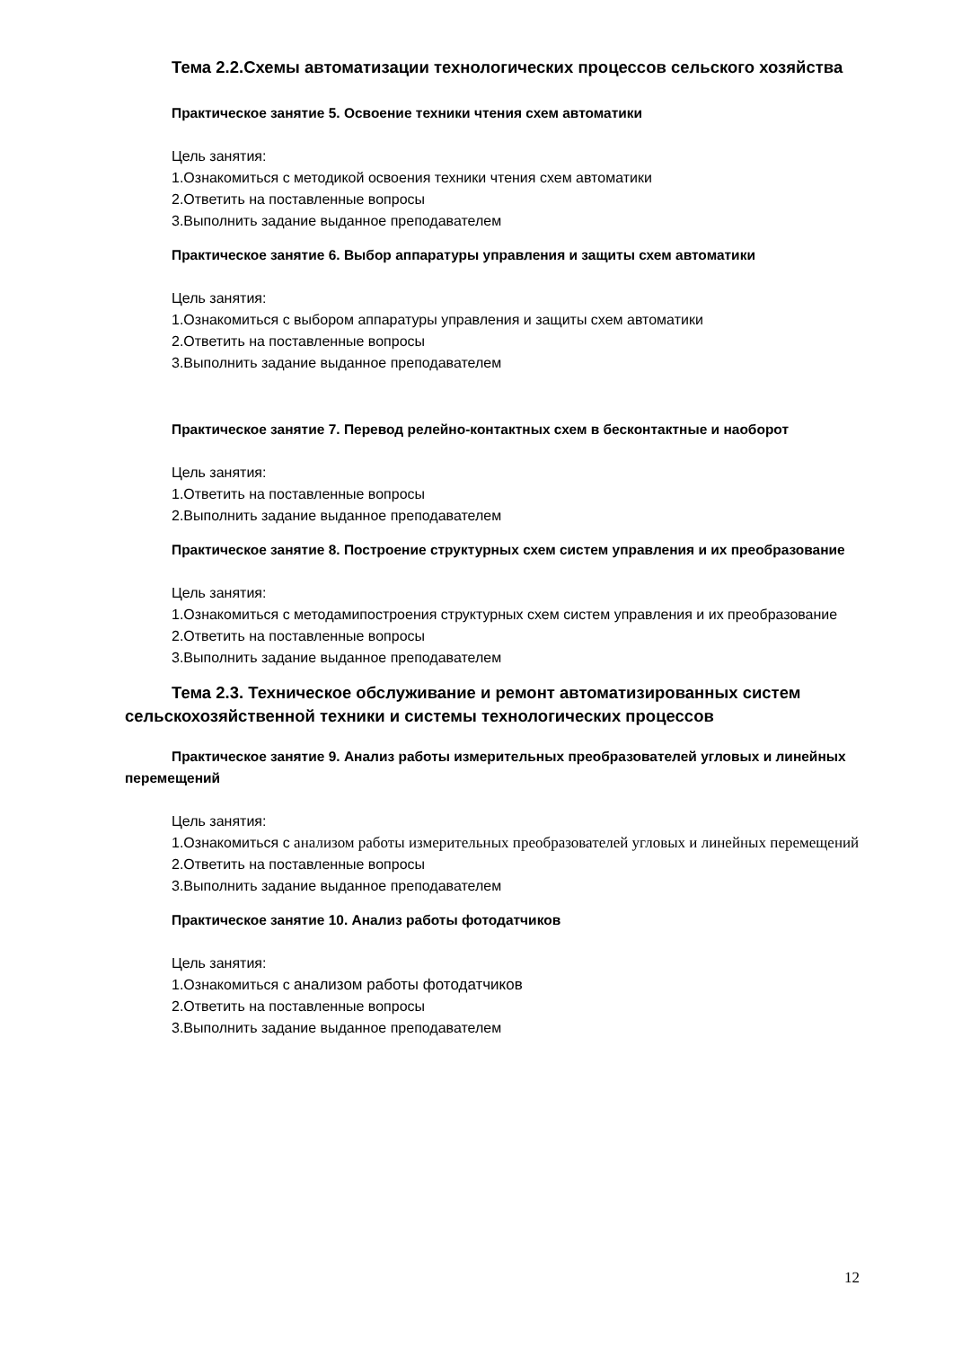Тема 2.2.Схемы автоматизации технологических процессов сельского хозяйства
Практическое занятие 5. Освоение техники чтения схем автоматики
Цель занятия:
1.Ознакомиться с методикой освоения техники чтения схем автоматики
2.Ответить на поставленные вопросы
3.Выполнить задание выданное преподавателем
Практическое занятие 6. Выбор аппаратуры управления и защиты схем автоматики
Цель занятия:
1.Ознакомиться с выбором аппаратуры управления и защиты схем автоматики
2.Ответить на поставленные вопросы
3.Выполнить задание выданное преподавателем
Практическое занятие 7. Перевод релейно-контактных схем в бесконтактные и наоборот
Цель занятия:
1.Ответить на поставленные вопросы
2.Выполнить задание выданное преподавателем
Практическое занятие 8. Построение структурных схем систем управления и их преобразование
Цель занятия:
1.Ознакомиться с методамипостроения структурных схем систем управления и их преобразование
2.Ответить на поставленные вопросы
3.Выполнить задание выданное преподавателем
Тема 2.3. Техническое обслуживание и ремонт автоматизированных систем сельскохозяйственной техники и системы технологических процессов
Практическое занятие 9. Анализ работы измерительных преобразователей угловых и линейных перемещений
Цель занятия:
1.Ознакомиться с анализом работы измерительных преобразователей угловых и линейных перемещений
2.Ответить на поставленные вопросы
3.Выполнить задание выданное преподавателем
Практическое занятие 10. Анализ работы фотодатчиков
Цель занятия:
1.Ознакомиться с анализом работы фотодатчиков
2.Ответить на поставленные вопросы
3.Выполнить задание выданное преподавателем
12